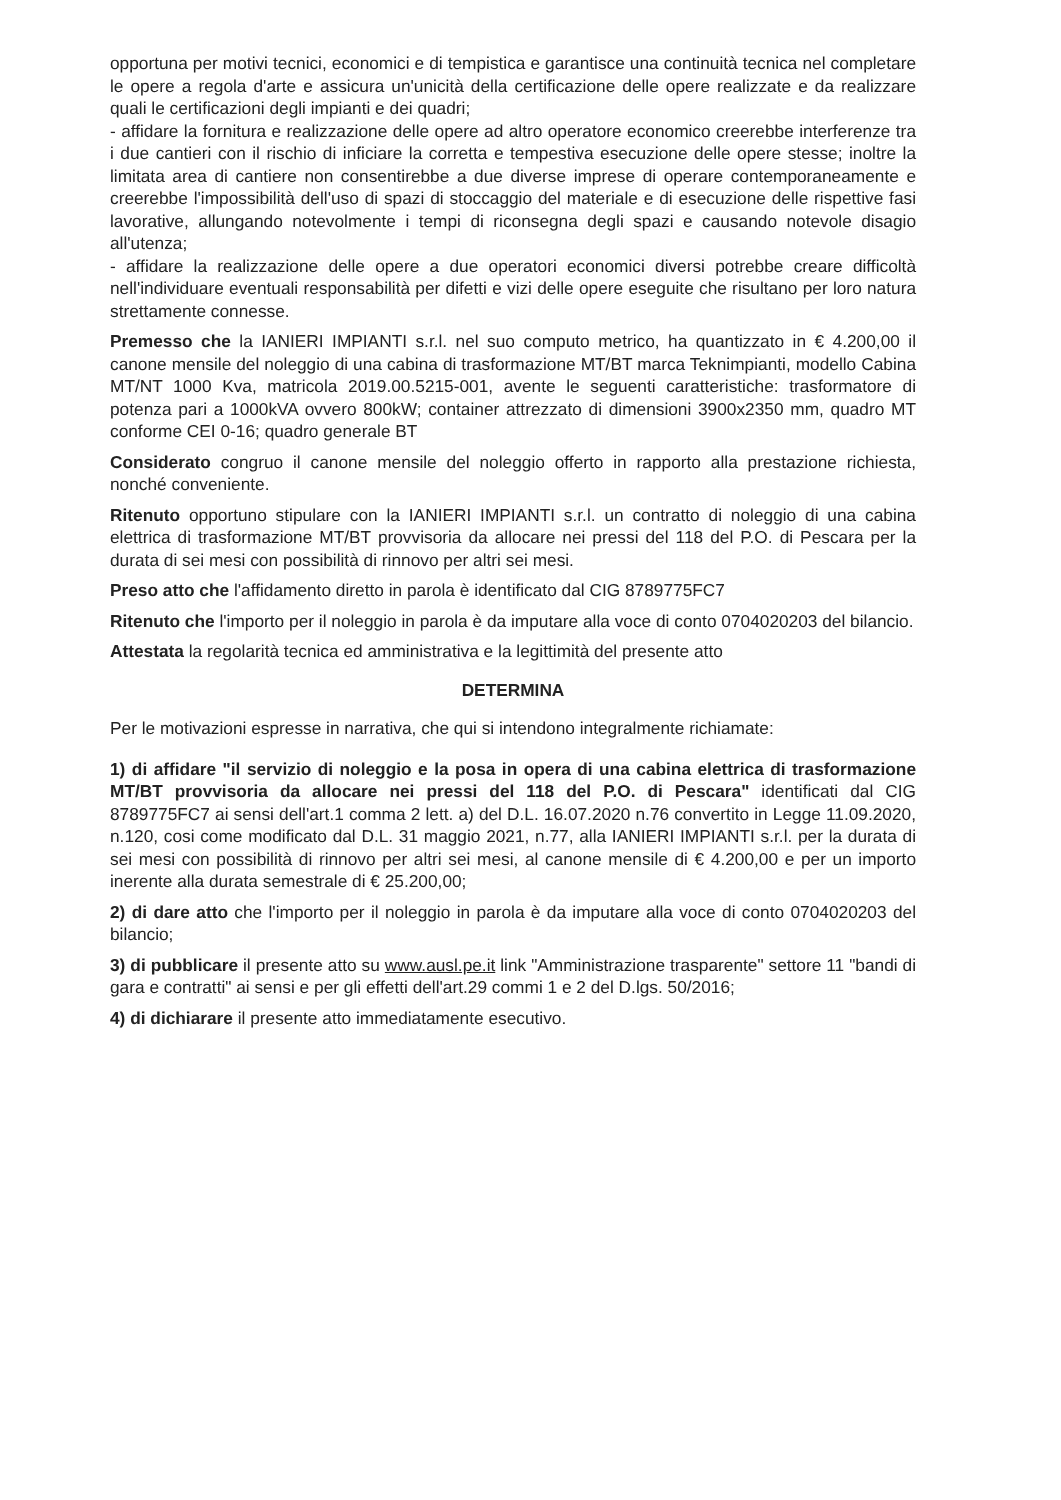opportuna per motivi tecnici, economici e di tempistica e garantisce una continuità tecnica nel completare le opere a regola d'arte e assicura un'unicità della certificazione delle opere realizzate e da realizzare quali le certificazioni degli impianti e dei quadri;
- affidare la fornitura e realizzazione delle opere ad altro operatore economico creerebbe interferenze tra i due cantieri con il rischio di inficiare la corretta e tempestiva esecuzione delle opere stesse; inoltre la limitata area di cantiere non consentirebbe a due diverse imprese di operare contemporaneamente e creerebbe l'impossibilità dell'uso di spazi di stoccaggio del materiale e di esecuzione delle rispettive fasi lavorative, allungando notevolmente i tempi di riconsegna degli spazi e causando notevole disagio all'utenza;
- affidare la realizzazione delle opere a due operatori economici diversi potrebbe creare difficoltà nell'individuare eventuali responsabilità per difetti e vizi delle opere eseguite che risultano per loro natura strettamente connesse.
Premesso che la IANIERI IMPIANTI s.r.l. nel suo computo metrico, ha quantizzato in € 4.200,00 il canone mensile del noleggio di una cabina di trasformazione MT/BT marca Teknimpianti, modello Cabina MT/NT 1000 Kva, matricola 2019.00.5215-001, avente le seguenti caratteristiche: trasformatore di potenza pari a 1000kVA ovvero 800kW; container attrezzato di dimensioni 3900x2350 mm, quadro MT conforme CEI 0-16; quadro generale BT
Considerato congruo il canone mensile del noleggio offerto in rapporto alla prestazione richiesta, nonché conveniente.
Ritenuto opportuno stipulare con la IANIERI IMPIANTI s.r.l. un contratto di noleggio di una cabina elettrica di trasformazione MT/BT provvisoria da allocare nei pressi del 118 del P.O. di Pescara per la durata di sei mesi con possibilità di rinnovo per altri sei mesi.
Preso atto che l'affidamento diretto in parola è identificato dal CIG 8789775FC7
Ritenuto che l'importo per il noleggio in parola è da imputare alla voce di conto 0704020203 del bilancio.
Attestata la regolarità tecnica ed amministrativa e la legittimità del presente atto
DETERMINA
Per le motivazioni espresse in narrativa, che qui si intendono integralmente richiamate:
1) di affidare "il servizio di noleggio e la posa in opera di una cabina elettrica di trasformazione MT/BT provvisoria da allocare nei pressi del 118 del P.O. di Pescara" identificati dal CIG 8789775FC7 ai sensi dell'art.1 comma 2 lett. a) del D.L. 16.07.2020 n.76 convertito in Legge 11.09.2020, n.120, cosi come modificato dal D.L. 31 maggio 2021, n.77, alla IANIERI IMPIANTI s.r.l. per la durata di sei mesi con possibilità di rinnovo per altri sei mesi, al canone mensile di € 4.200,00 e per un importo inerente alla durata semestrale di € 25.200,00;
2) di dare atto che l'importo per il noleggio in parola è da imputare alla voce di conto 0704020203 del bilancio;
3) di pubblicare il presente atto su www.ausl.pe.it link "Amministrazione trasparente" settore 11 "bandi di gara e contratti" ai sensi e per gli effetti dell'art.29 commi 1 e 2 del D.lgs. 50/2016;
4) di dichiarare il presente atto immediatamente esecutivo.